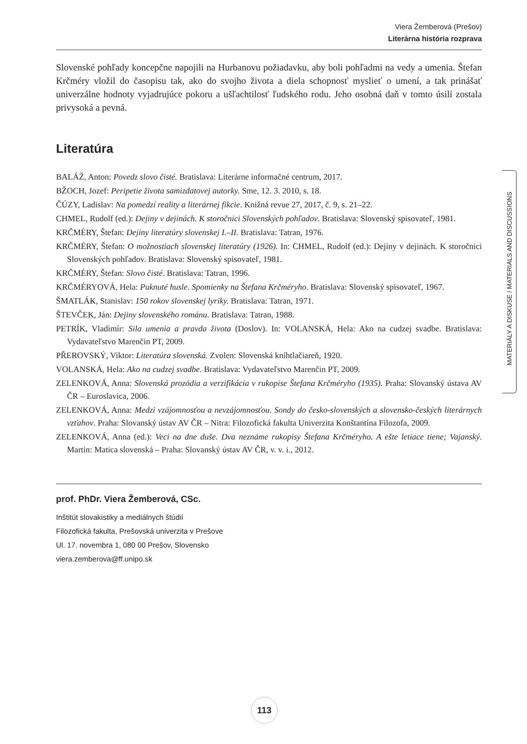Viera Žemberová (Prešov)
Literárna história rozprava
Slovenské pohľady koncepčne napojili na Hurbanovu požiadavku, aby boli pohľadmi na vedy a umenia. Štefan Krčméry vložil do časopisu tak, ako do svojho života a diela schopnosť myslieť o umení, a tak prinášať univerzálne hodnoty vyjadrujúce pokoru a ušľachtilosť ľudského rodu. Jeho osobná daň v tomto úsilí zostala privysoká a pevná.
Literatúra
BALÁŽ, Anton: Povedz slovo čisté. Bratislava: Literárne informačné centrum, 2017.
BŽOCH, Jozef: Peripetie života samizdatovej autorky. Sme, 12. 3. 2010, s. 18.
ČÚZY, Ladislav: Na pomedzí reality a literárnej fikcie. Knižná revue 27, 2017, č. 9, s. 21–22.
CHMEL, Rudolf (ed.): Dejiny v dejinách. K storočnici Slovenských pohľadov. Bratislava: Slovenský spisovateľ, 1981.
KRČMÉRY, Štefan: Dejiny literatúry slovenskej I.–II. Bratislava: Tatran, 1976.
KRČMÉRY, Štefan: O možnostiach slovenskej literatúry (1926). In: CHMEL, Rudolf (ed.): Dejiny v dejinách. K storočnici Slovenských pohľadov. Bratislava: Slovenský spisovateľ, 1981.
KRČMÉRY, Štefan: Slovo čisté. Bratislava: Tatran, 1996.
KRČMÉRYOVÁ, Hela: Puknuté husle. Spomienky na Štefana Krčméryho. Bratislava: Slovenský spisovateľ, 1967.
ŠMATLÁK, Stanislav: 150 rokov slovenskej lyriky. Bratislava: Tatran, 1971.
ŠTEVČEK, Ján: Dejiny slovenského románu. Bratislava: Tatran, 1988.
PETRÍK, Vladimír: Sila umenia a pravda života (Doslov). In: VOLANSKÁ, Hela: Ako na cudzej svadbe. Bratislava: Vydavateľstvo Marenčin PT, 2009.
PŘEROVSKÝ, Viktor: Literatúra slovenská. Zvolen: Slovenská kníhtlačiareň, 1920.
VOLANSKÁ, Hela: Ako na cudzej svadbe. Bratislava: Vydavateľstvo Marenčin PT, 2009.
ZELENKOVÁ, Anna: Slovenská prozódia a verzifikácia v rukopise Štefana Krčméryho (1935). Praha: Slovanský ústava AV ČR – Euroslavica, 2006.
ZELENKOVÁ, Anna: Medzi vzájomnosťou a nevzájomnosťou. Sondy do česko-slovenských a slovensko-českých literárnych vzťahov. Praha: Slovanský ústav AV ČR – Nitra: Filozofická fakulta Univerzita Konštantína Filozofa, 2009.
ZELENKOVÁ, Anna (ed.): Veci na dne duše. Dva neznáme rukopisy Štefana Krčméryho. A ešte letiace tiene; Vajanský. Martin: Matica slovenská – Praha: Slovanský ústav AV ČR, v. v. i., 2012.
prof. PhDr. Viera Žemberová, CSc.
Inštitút slovakistiky a mediálnych štúdií
Filozofická fakulta, Prešovská univerzita v Prešove
Ul. 17. novembra 1, 080 00 Prešov, Slovensko
viera.zemberova@ff.unipo.sk
MATERIÁLY A DISKUSE / MATERIALS AND DISCUSSIONS
113